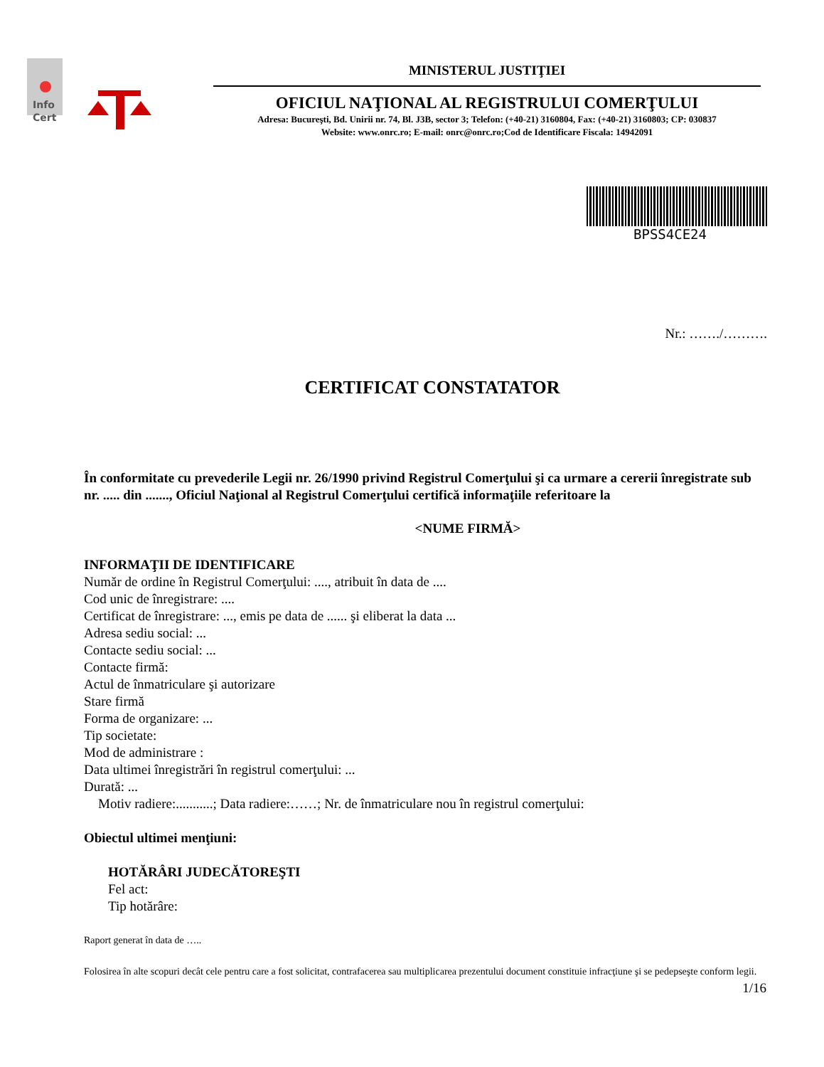Info
Cert
MINISTERUL JUSTIŢIEI
OFICIUL NAŢIONAL AL REGISTRULUI COMERŢULUI
Adresa: Bucureşti, Bd. Unirii nr. 74, Bl. J3B, sector 3; Telefon: (+40-21) 3160804, Fax: (+40-21) 3160803; CP: 030837
Website: www.onrc.ro; E-mail: onrc@onrc.ro;Cod de Identificare Fiscala: 14942091
BPSS4CE24
Nr.: ……./……….
CERTIFICAT CONSTATATOR
În conformitate cu prevederile Legii nr. 26/1990 privind Registrul Comerţului şi ca urmare a cererii înregistrate sub nr. ..... din ......., Oficiul Naţional al Registrul Comerţului certifică informaţiile referitoare la
<NUME FIRMĂ>
INFORMAŢII DE IDENTIFICARE
Număr de ordine în Registrul Comerţului: ...., atribuit în data de ....
Cod unic de înregistrare: ....
Certificat de înregistrare: ..., emis pe data de ...... şi eliberat la data ...
Adresa sediu social: ...
Contacte sediu social: ...
Contacte firmă:
Actul de înmatriculare şi autorizare
Stare firmă
Forma de organizare: ...
Tip societate:
Mod de administrare :
Data ultimei înregistrări în registrul comerţului: ...
Durată: ...
Motiv radiere:...........; Data radiere:……; Nr. de înmatriculare nou în registrul comerţului:
Obiectul ultimei menţiuni:
HOTĂRÂRI JUDECĂTOREŞTI
Fel act:
Tip hotărâre:
Raport generat în data de …..
Folosirea în alte scopuri decât cele pentru care a fost solicitat, contrafacerea sau multiplicarea prezentului document constituie infracţiune şi se pedepseşte conform legii.
1/16